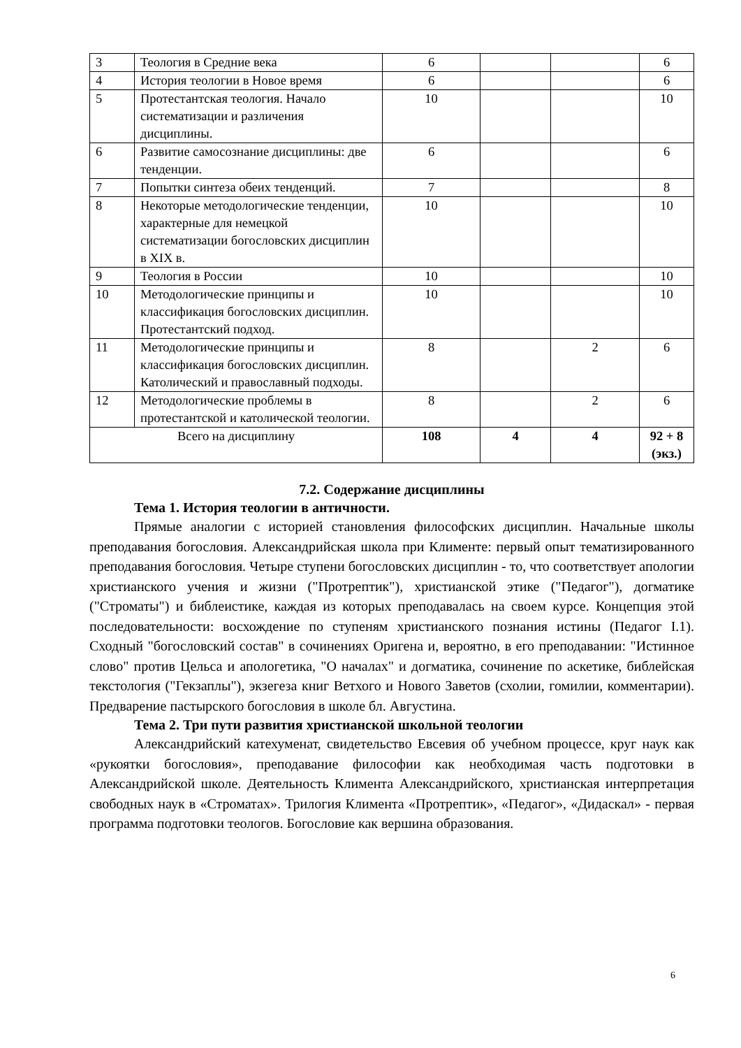| 3 | Теология в Средние века | 6 | | | 6 |
| 4 | История теологии в Новое время | 6 | | | 6 |
| 5 | Протестантская теология. Начало систематизации и различения дисциплины. | 10 | | | 10 |
| 6 | Развитие самосознание дисциплины: две тенденции. | 6 | | | 6 |
| 7 | Попытки синтеза обеих тенденций. | 7 | | | 8 |
| 8 | Некоторые методологические тенденции, характерные для немецкой систематизации богословских дисциплин в XIX в. | 10 | | | 10 |
| 9 | Теология в России | 10 | | | 10 |
| 10 | Методологические принципы и классификация богословских дисциплин. Протестантский подход. | 10 | | | 10 |
| 11 | Методологические принципы и классификация богословских дисциплин. Католический и православный подходы. | 8 | | 2 | 6 |
| 12 | Методологические проблемы в протестантской и католической теологии. | 8 | | 2 | 6 |
| Всего на дисциплину | | 108 | 4 | 4 | 92 + 8 (экз.) |
7.2. Содержание дисциплины
Тема 1. История теологии в античности.
Прямые аналогии с историей становления философских дисциплин. Начальные школы преподавания богословия. Александрийская школа при Клименте: первый опыт тематизированного преподавания богословия. Четыре ступени богословских дисциплин - то, что соответствует апологии христианского учения и жизни ("Протрептик"), христианской этике ("Педагог"), догматике ("Строматы") и библеистике, каждая из которых преподавалась на своем курсе. Концепция этой последовательности: восхождение по ступеням христианского познания истины (Педагог I.1). Сходный "богословский состав" в сочинениях Оригена и, вероятно, в его преподавании: "Истинное слово" против Цельса и апологетика, "О началах" и догматика, сочинение по аскетике, библейская текстология ("Гекзаплы"), экзегеза книг Ветхого и Нового Заветов (схолии, гомилии, комментарии). Предварение пастырского богословия в школе бл. Августина.
Тема 2. Три пути развития христианской школьной теологии
Александрийский катехуменат, свидетельство Евсевия об учебном процессе, круг наук как «рукоятки богословия», преподавание философии как необходимая часть подготовки в Александрийской школе. Деятельность Климента Александрийского, христианская интерпретация свободных наук в «Строматах». Трилогия Климента «Протрептик», «Педагог», «Дидаскал» - первая программа подготовки теологов. Богословие как вершина образования.
6